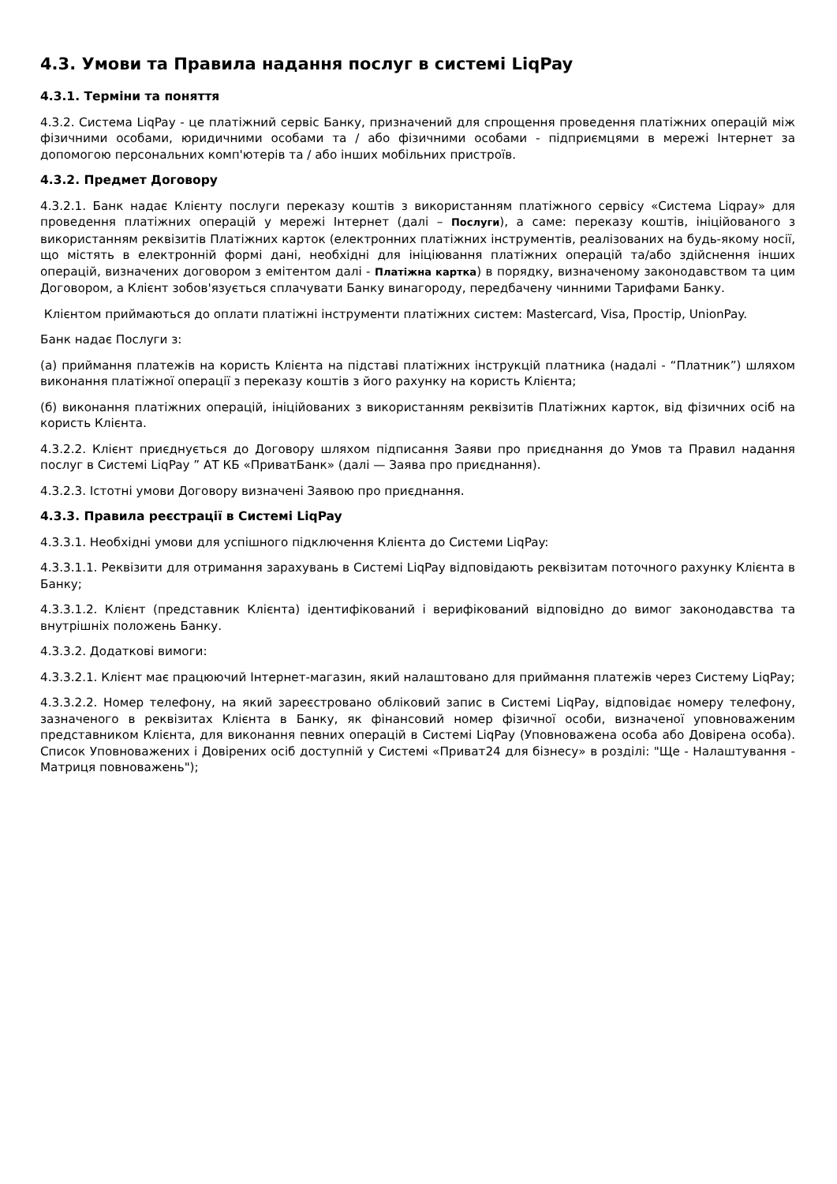4.3. Умови та Правила надання послуг в системі LiqPay
4.3.1. Терміни та поняття
4.3.2. Система LiqPay - це платіжний сервіс Банку, призначений для спрощення проведення платіжних операцій між фізичними особами, юридичними особами та / або фізичними особами - підприємцями в мережі Інтернет за допомогою персональних комп'ютерів та / або інших мобільних пристроїв.
4.3.2. Предмет Договору
4.3.2.1. Банк надає Клієнту послуги переказу коштів з використанням платіжного сервісу «Система Liqpay» для проведення платіжних операцій у мережі Інтернет (далі – Послуги), а саме: переказу коштів, ініційованого з використанням реквізитів Платіжних карток (електронних платіжних інструментів, реалізованих на будь-якому носії, що містять в електронній формі дані, необхідні для ініціювання платіжних операцій та/або здійснення інших операцій, визначених договором з емітентом далі - Платіжна картка) в порядку, визначеному законодавством та цим Договором, а Клієнт зобов'язується сплачувати Банку винагороду, передбачену чинними Тарифами Банку.
Клієнтом приймаються до оплати платіжні інструменти платіжних систем: Mastercard, Visa, Простір, UnionPay.
Банк надає Послуги з:
(а) приймання платежів на користь Клієнта на підставі платіжних інструкцій платника (надалі - “Платник”) шляхом виконання платіжної операції з переказу коштів з його рахунку на користь Клієнта;
(б) виконання платіжних операцій, ініційованих з використанням реквізитів Платіжних карток, від фізичних осіб на користь Клієнта.
4.3.2.2. Клієнт приєднується до Договору шляхом підписання Заяви про приєднання до Умов та Правил надання послуг в Системі LiqPay ” АТ КБ «ПриватБанк» (далі — Заява про приєднання).
4.3.2.3. Істотні умови Договору визначені Заявою про приєднання.
4.3.3. Правила реєстрації в Системі LiqPay
4.3.3.1. Необхідні умови для успішного підключення Клієнта до Системи LiqPay:
4.3.3.1.1. Реквізити для отримання зарахувань в Системі LiqPay відповідають реквізитам поточного рахунку Клієнта в Банку;
4.3.3.1.2. Клієнт (представник Клієнта) ідентифікований і верифікований відповідно до вимог законодавства та внутрішніх положень Банку.
4.3.3.2. Додаткові вимоги:
4.3.3.2.1. Клієнт має працюючий Інтернет-магазин, який налаштовано для приймання платежів через Систему LiqPay;
4.3.3.2.2. Номер телефону, на який зареєстровано обліковий запис в Системі LiqPay, відповідає номеру телефону, зазначеного в реквізитах Клієнта в Банку, як фінансовий номер фізичної особи, визначеної уповноваженим представником Клієнта, для виконання певних операцій в Системі LiqPay (Уповноважена особа або Довірена особа). Список Уповноважених і Довірених осіб доступній у Системі «Приват24 для бізнесу» в розділі: "Ще - Налаштування - Матриця повноважень");